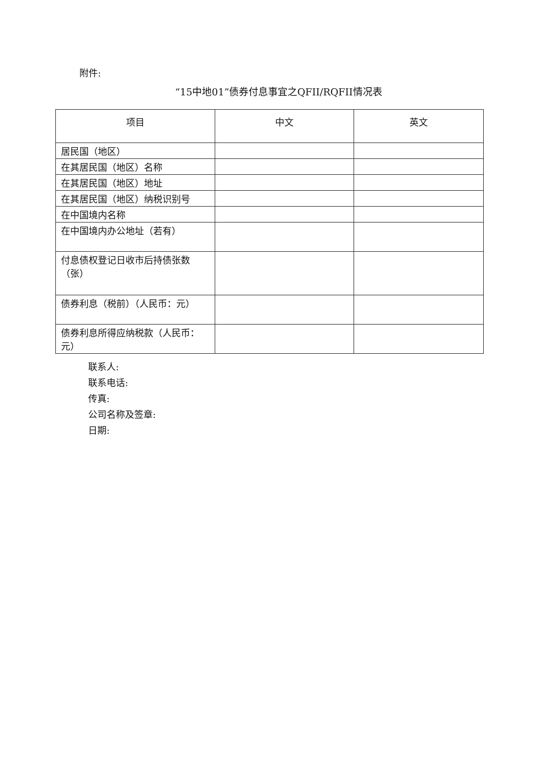附件:
“15中地01”债券付息事宜之QFII/RQFII情况表
| 项目 | 中文 | 英文 |
| --- | --- | --- |
| 居民国（地区） | | |
| 在其居民国（地区）名称 | | |
| 在其居民国（地区）地址 | | |
| 在其居民国（地区）纳税识别号 | | |
| 在中国境内名称 | | |
| 在中国境内办公地址（若有） | | |
| 付息债权登记日收市后持债张数（张） | | |
| 债券利息（税前）（人民币：元） | | |
| 债券利息所得应纳税款（人民币：元） | | |
联系人:
联系电话:
传真:
公司名称及签章:
日期: